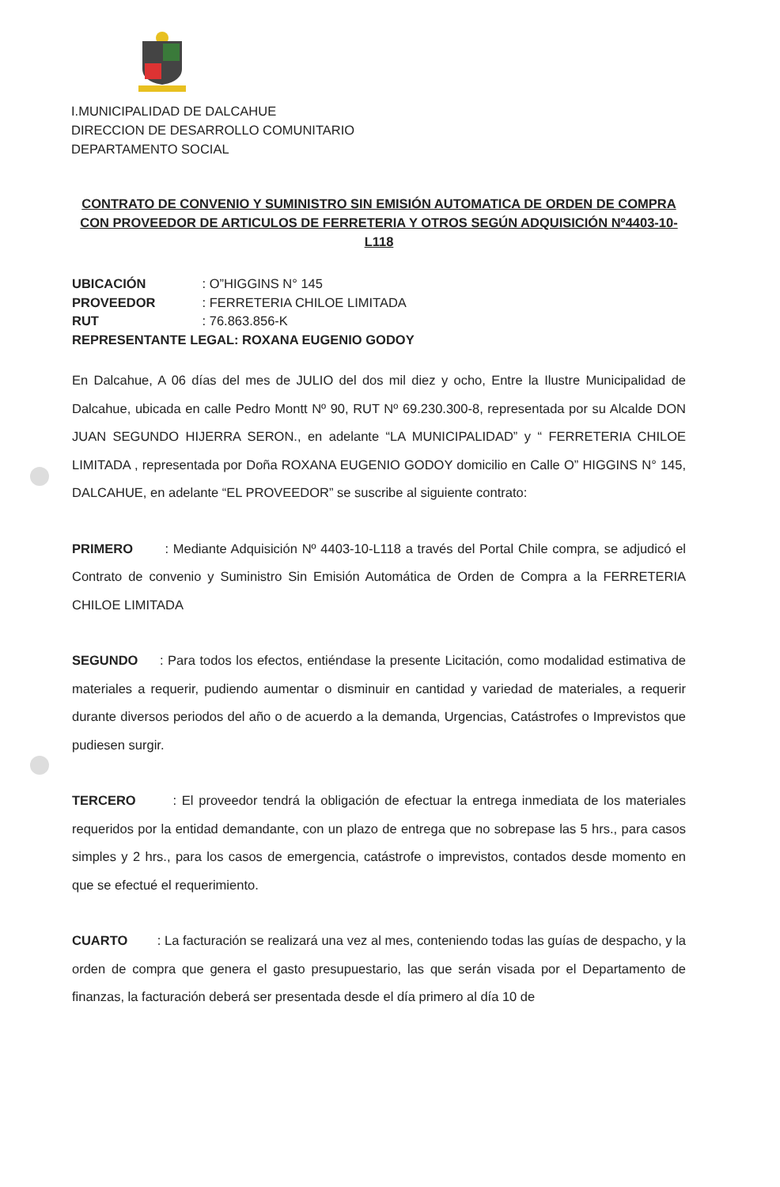I.MUNICIPALIDAD DE DALCAHUE
DIRECCION DE DESARROLLO COMUNITARIO
DEPARTAMENTO SOCIAL
CONTRATO DE CONVENIO Y SUMINISTRO SIN EMISIÓN AUTOMATICA DE ORDEN DE COMPRA CON PROVEEDOR DE ARTICULOS DE FERRETERIA Y OTROS SEGÚN ADQUISICIÓN Nº4403-10-L118
UBICACIÓN : O”HIGGINS N° 145
PROVEEDOR : FERRETERIA CHILOE LIMITADA
RUT : 76.863.856-K
REPRESENTANTE LEGAL: ROXANA EUGENIO GODOY
En Dalcahue, A 06 días del mes de JULIO del dos mil diez y ocho, Entre la Ilustre Municipalidad de Dalcahue, ubicada en calle Pedro Montt Nº 90, RUT Nº 69.230.300-8, representada por su Alcalde DON JUAN SEGUNDO HIJERRA SERON., en adelante “LA MUNICIPALIDAD” y “ FERRETERIA CHILOE LIMITADA , representada por Doña ROXANA EUGENIO GODOY domicilio en Calle O” HIGGINS N° 145, DALCAHUE, en adelante “EL PROVEEDOR” se suscribe al siguiente contrato:
PRIMERO : Mediante Adquisición Nº 4403-10-L118 a través del Portal Chile compra, se adjudicó el Contrato de convenio y Suministro Sin Emisión Automática de Orden de Compra a la FERRETERIA CHILOE LIMITADA
SEGUNDO : Para todos los efectos, entiéndase la presente Licitación, como modalidad estimativa de materiales a requerir, pudiendo aumentar o disminuir en cantidad y variedad de materiales, a requerir durante diversos periodos del año o de acuerdo a la demanda, Urgencias, Catástrofes o Imprevistos que pudiesen surgir.
TERCERO : El proveedor tendrá la obligación de efectuar la entrega inmediata de los materiales requeridos por la entidad demandante, con un plazo de entrega que no sobrepase las 5 hrs., para casos simples y 2 hrs., para los casos de emergencia, catástrofe o imprevistos, contados desde momento en que se efectué el requerimiento.
CUARTO : La facturación se realizará una vez al mes, conteniendo todas las guías de despacho, y la orden de compra que genera el gasto presupuestario, las que serán visada por el Departamento de finanzas, la facturación deberá ser presentada desde el día primero al día 10 de